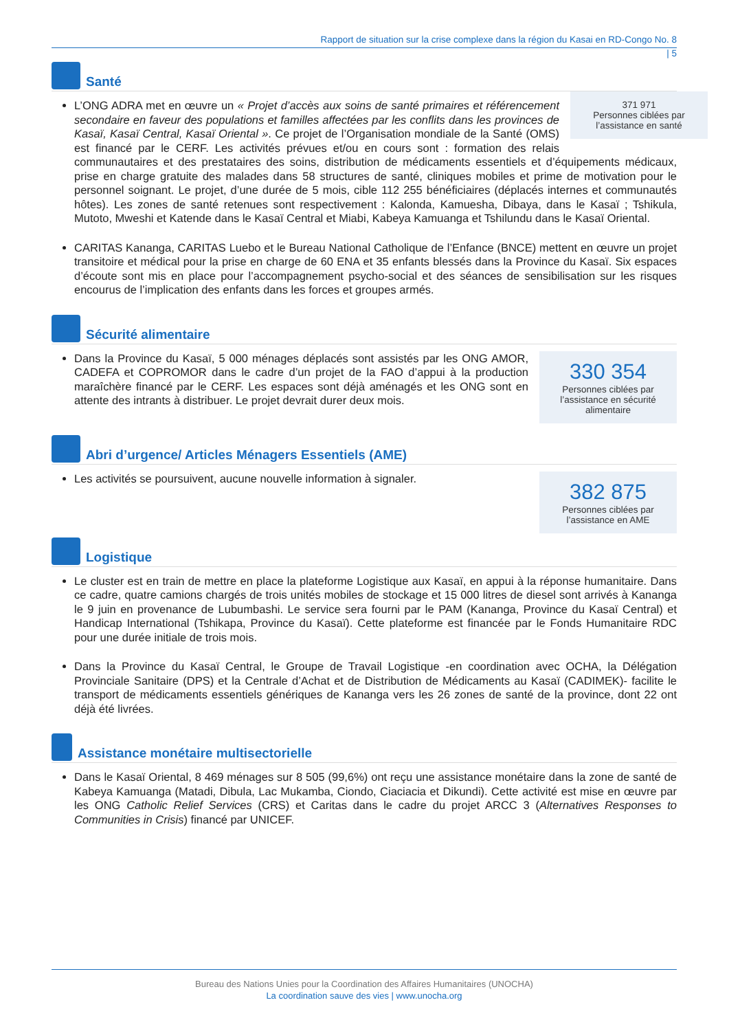Rapport de situation sur la crise complexe dans la région du Kasai en RD-Congo No. 8
| 5
Santé
371 971
Personnes ciblées par l’assistance en santé
L’ONG ADRA met en œuvre un « Projet d’accès aux soins de santé primaires et référencement secondaire en faveur des populations et familles affectées par les conflits dans les provinces de Kasaï, Kasaï Central, Kasaï Oriental ». Ce projet de l’Organisation mondiale de la Santé (OMS) est financé par le CERF. Les activités prévues et/ou en cours sont : formation des relais communautaires et des prestataires des soins, distribution de médicaments essentiels et d’équipements médicaux, prise en charge gratuite des malades dans 58 structures de santé, cliniques mobiles et prime de motivation pour le personnel soignant. Le projet, d’une durée de 5 mois, cible 112 255 bénéficiaires (déplacés internes et communautés hôtes). Les zones de santé retenues sont respectivement : Kalonda, Kamuesha, Dibaya, dans le Kasaï ; Tshikula, Mutoto, Mweshi et Katende dans le Kasaï Central et Miabi, Kabeya Kamuanga et Tshilundu dans le Kasaï Oriental.
CARITAS Kananga, CARITAS Luebo et le Bureau National Catholique de l’Enfance (BNCE) mettent en œuvre un projet transitoire et médical pour la prise en charge de 60 ENA et 35 enfants blessés dans la Province du Kasaï. Six espaces d’écoute sont mis en place pour l’accompagnement psycho-social et des séances de sensibilisation sur les risques encourus de l’implication des enfants dans les forces et groupes armés.
Sécurité alimentaire
330 354
Personnes ciblées par l’assistance en sécurité alimentaire
Dans la Province du Kasaï, 5 000 ménages déplacés sont assistés par les ONG AMOR, CADEFA et COPROMOR dans le cadre d’un projet de la FAO d’appui à la production maraîchère financé par le CERF. Les espaces sont déjà aménagés et les ONG sont en attente des intrants à distribuer. Le projet devrait durer deux mois.
Abri d’urgence/ Articles Ménagers Essentiels (AME)
382 875
Personnes ciblées par l’assistance en AME
Les activités se poursuivent, aucune nouvelle information à signaler.
Logistique
Le cluster est en train de mettre en place la plateforme Logistique aux Kasaï, en appui à la réponse humanitaire. Dans ce cadre, quatre camions chargés de trois unités mobiles de stockage et 15 000 litres de diesel sont arrivés à Kananga le 9 juin en provenance de Lubumbashi. Le service sera fourni par le PAM (Kananga, Province du Kasaï Central) et Handicap International (Tshikapa, Province du Kasaï). Cette plateforme est financée par le Fonds Humanitaire RDC pour une durée initiale de trois mois.
Dans la Province du Kasaï Central, le Groupe de Travail Logistique -en coordination avec OCHA, la Délégation Provinciale Sanitaire (DPS) et la Centrale d’Achat et de Distribution de Médicaments au Kasaï (CADIMEK)- facilite le transport de médicaments essentiels génériques de Kananga vers les 26 zones de santé de la province, dont 22 ont déjà été livrées.
Assistance monétaire multisectorielle
Dans le Kasaï Oriental, 8 469 ménages sur 8 505 (99,6%) ont reçu une assistance monétaire dans la zone de santé de Kabeya Kamuanga (Matadi, Dibula, Lac Mukamba, Ciondo, Ciaciacia et Dikundi). Cette activité est mise en œuvre par les ONG Catholic Relief Services (CRS) et Caritas dans le cadre du projet ARCC 3 (Alternatives Responses to Communities in Crisis) financé par UNICEF.
Bureau des Nations Unies pour la Coordination des Affaires Humanitaires (UNOCHA)
La coordination sauve des vies | www.unocha.org